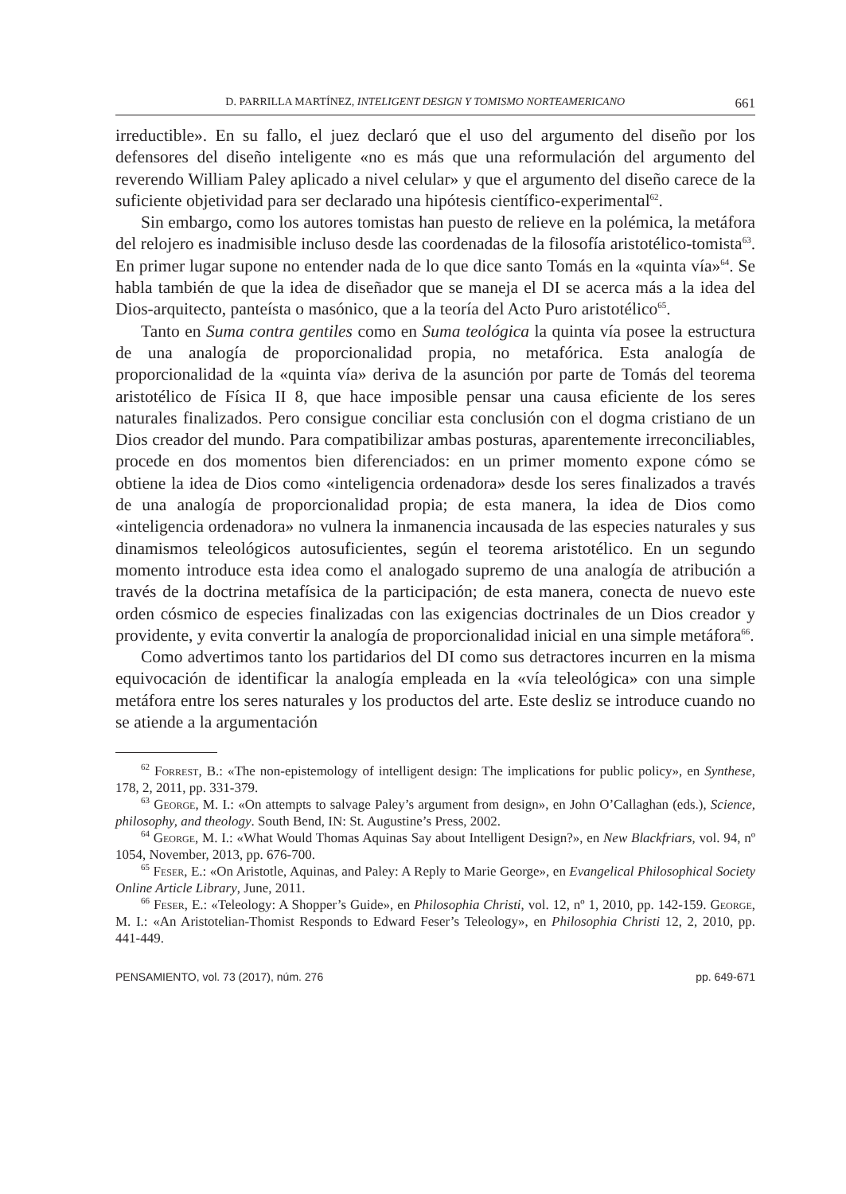D. PARRILLA MARTÍNEZ, INTELIGENT DESIGN Y TOMISMO NORTEAMERICANO 661
irreductible». En su fallo, el juez declaró que el uso del argumento del diseño por los defensores del diseño inteligente «no es más que una reformulación del argumento del reverendo William Paley aplicado a nivel celular» y que el argumento del diseño carece de la suficiente objetividad para ser declarado una hipótesis científico-experimental<sup>62</sup>.
Sin embargo, como los autores tomistas han puesto de relieve en la polémica, la metáfora del relojero es inadmisible incluso desde las coordenadas de la filosofía aristotélico-tomista<sup>63</sup>. En primer lugar supone no entender nada de lo que dice santo Tomás en la «quinta vía»<sup>64</sup>. Se habla también de que la idea de diseñador que se maneja el DI se acerca más a la idea del Dios-arquitecto, panteísta o masónico, que a la teoría del Acto Puro aristotélico<sup>65</sup>.
Tanto en Suma contra gentiles como en Suma teológica la quinta vía posee la estructura de una analogía de proporcionalidad propia, no metafórica. Esta analogía de proporcionalidad de la «quinta vía» deriva de la asunción por parte de Tomás del teorema aristotélico de Física II 8, que hace imposible pensar una causa eficiente de los seres naturales finalizados. Pero consigue conciliar esta conclusión con el dogma cristiano de un Dios creador del mundo. Para compatibilizar ambas posturas, aparentemente irreconciliables, procede en dos momentos bien diferenciados: en un primer momento expone cómo se obtiene la idea de Dios como «inteligencia ordenadora» desde los seres finalizados a través de una analogía de proporcionalidad propia; de esta manera, la idea de Dios como «inteligencia ordenadora» no vulnera la inmanencia incausada de las especies naturales y sus dinamismos teleológicos autosuficientes, según el teorema aristotélico. En un segundo momento introduce esta idea como el analogado supremo de una analogía de atribución a través de la doctrina metafísica de la participación; de esta manera, conecta de nuevo este orden cósmico de especies finalizadas con las exigencias doctrinales de un Dios creador y providente, y evita convertir la analogía de proporcionalidad inicial en una simple metáfora<sup>66</sup>.
Como advertimos tanto los partidarios del DI como sus detractores incurren en la misma equivocación de identificar la analogía empleada en la «vía teleológica» con una simple metáfora entre los seres naturales y los productos del arte. Este desliz se introduce cuando no se atiende a la argumentación
<sup>62</sup> Forrest, B.: «The non-epistemology of intelligent design: The implications for public policy», en Synthese, 178, 2, 2011, pp. 331-379.
<sup>63</sup> George, M. I.: «On attempts to salvage Paley’s argument from design», en John O’Callaghan (eds.), Science, philosophy, and theology. South Bend, IN: St. Augustine’s Press, 2002.
<sup>64</sup> George, M. I.: «What Would Thomas Aquinas Say about Intelligent Design?», en New Blackfriars, vol. 94, nº 1054, November, 2013, pp. 676-700.
<sup>65</sup> Feser, E.: «On Aristotle, Aquinas, and Paley: A Reply to Marie George», en Evangelical Philosophical Society Online Article Library, June, 2011.
<sup>66</sup> Feser, E.: «Teleology: A Shopper’s Guide», en Philosophia Christi, vol. 12, nº 1, 2010, pp. 142-159. George, M. I.: «An Aristotelian-Thomist Responds to Edward Feser’s Teleology», en Philosophia Christi 12, 2, 2010, pp. 441-449.
PENSAMIENTO, vol. 73 (2017), núm. 276 pp. 649-671